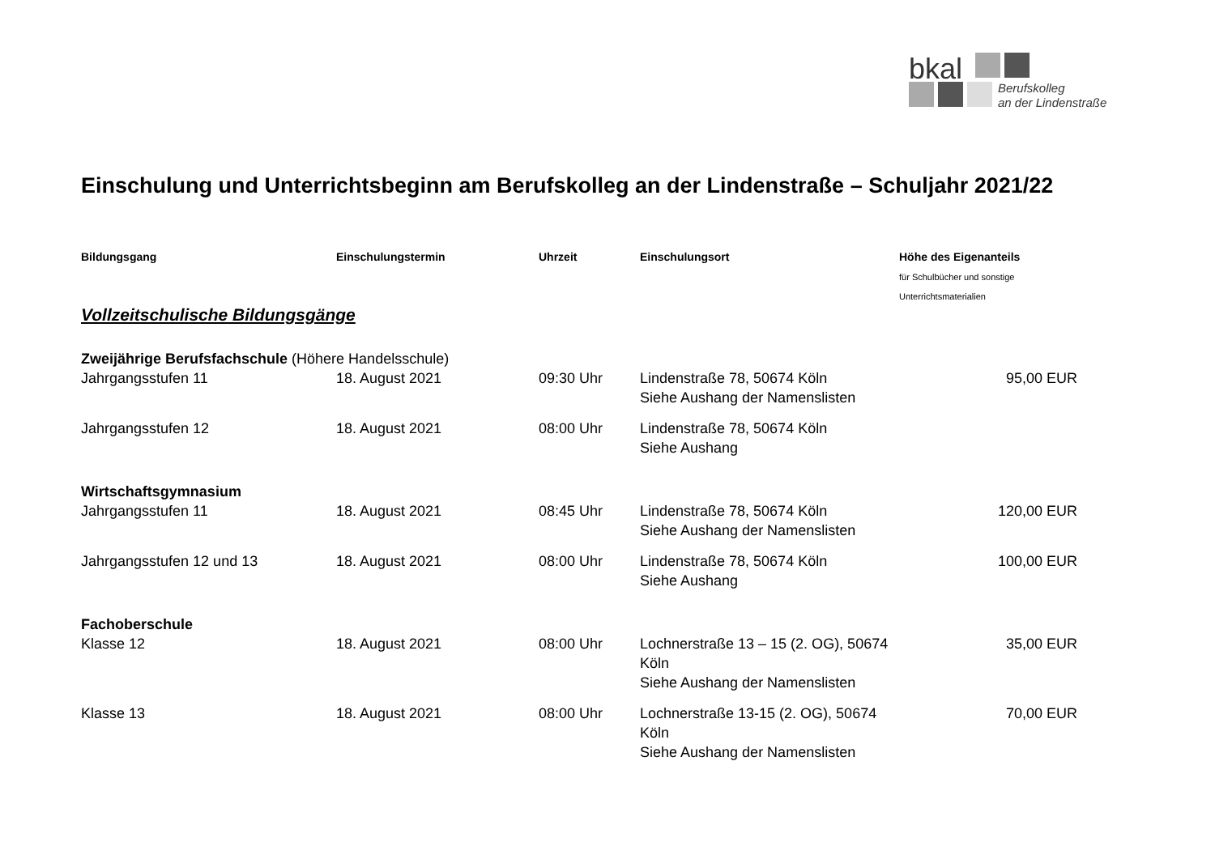bkal
Berufskolleg
an der Lindenstraße
Einschulung und Unterrichtsbeginn am Berufskolleg an der Lindenstraße – Schuljahr 2021/22
| Bildungsgang | Einschulungstermin | Uhrzeit | Einschulungsort | Höhe des Eigenanteils für Schulbücher und sonstige Unterrichtsmaterialien |
| --- | --- | --- | --- | --- |
| Vollzeitschulische Bildungsgänge | | | | |
| Zweijährige Berufsfachschule (Höhere Handelsschule) | | | | |
| Jahrgangsstufen 11 | 18. August 2021 | 09:30 Uhr | Lindenstraße 78, 50674 Köln Siehe Aushang der Namenslisten | 95,00 EUR |
| Jahrgangsstufen 12 | 18. August 2021 | 08:00 Uhr | Lindenstraße 78, 50674 Köln Siehe Aushang | |
| Wirtschaftsgymnasium | | | | |
| Jahrgangsstufen 11 | 18. August 2021 | 08:45 Uhr | Lindenstraße 78, 50674 Köln Siehe Aushang der Namenslisten | 120,00 EUR |
| Jahrgangsstufen 12 und 13 | 18. August 2021 | 08:00 Uhr | Lindenstraße 78, 50674 Köln Siehe Aushang | 100,00 EUR |
| Fachoberschule | | | | |
| Klasse 12 | 18. August 2021 | 08:00 Uhr | Lochnerstraße 13 – 15 (2. OG), 50674 Köln Siehe Aushang der Namenslisten | 35,00 EUR |
| Klasse 13 | 18. August 2021 | 08:00 Uhr | Lochnerstraße 13-15 (2. OG), 50674 Köln Siehe Aushang der Namenslisten | 70,00 EUR |